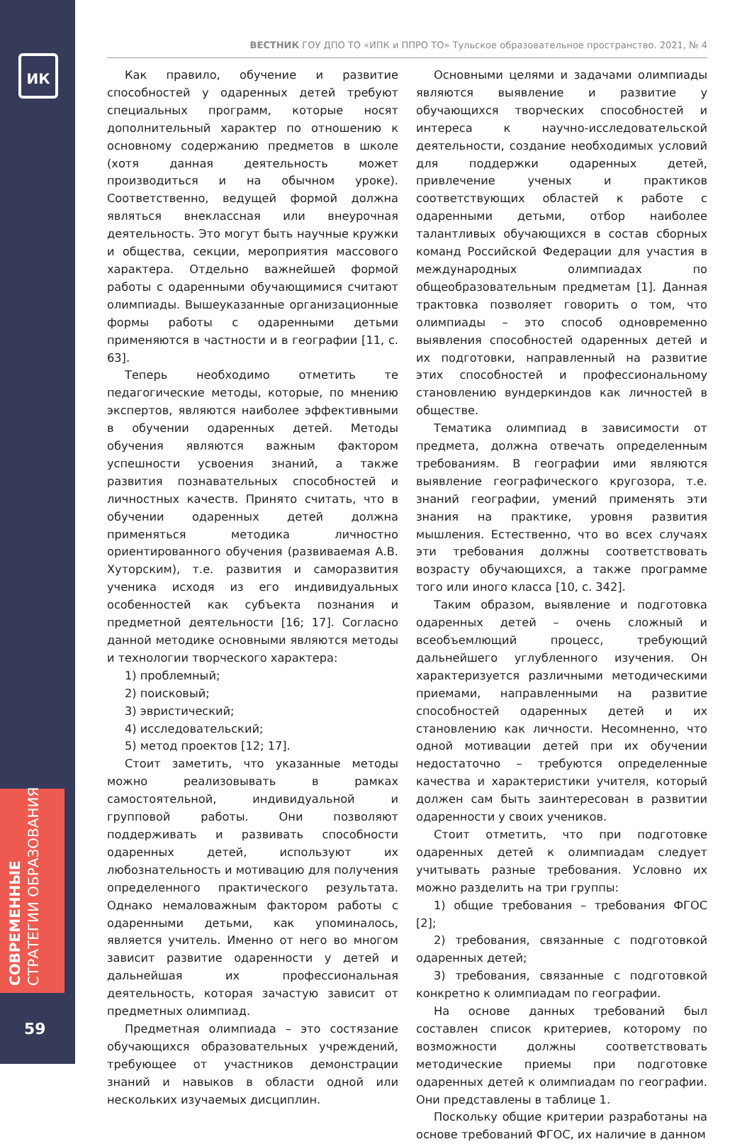ИК
СОВРЕМЕННЫЕ
СТРАТЕГИИ ОБРАЗОВАНИЯ
59
ВЕСТНИК ГОУ ДПО ТО «ИПК и ППРО ТО» Тульское образовательное пространство. 2021, № 4
Как правило, обучение и развитие способностей у одаренных детей требуют специальных программ, которые носят дополнительный характер по отношению к основному содержанию предметов в школе (хотя данная деятельность может производиться и на обычном уроке). Соответственно, ведущей формой должна являться внеклассная или внеурочная деятельность. Это могут быть научные кружки и общества, секции, мероприятия массового характера. Отдельно важнейшей формой работы с одаренными обучающимися считают олимпиады. Вышеуказанные организационные формы работы с одаренными детьми применяются в частности и в географии [11, с. 63].
Теперь необходимо отметить те педагогические методы, которые, по мнению экспертов, являются наиболее эффективными в обучении одаренных детей. Методы обучения являются важным фактором успешности усвоения знаний, а также развития познавательных способностей и личностных качеств. Принято считать, что в обучении одаренных детей должна применяться методика личностно ориентированного обучения (развиваемая А.В. Хуторским), т.е. развития и саморазвития ученика исходя из его индивидуальных особенностей как субъекта познания и предметной деятельности [16; 17]. Согласно данной методике основными являются методы и технологии творческого характера:
1) проблемный;
2) поисковый;
3) эвристический;
4) исследовательский;
5) метод проектов [12; 17].
Стоит заметить, что указанные методы можно реализовывать в рамках самостоятельной, индивидуальной и групповой работы. Они позволяют поддерживать и развивать способности одаренных детей, используют их любознательность и мотивацию для получения определенного практического результата. Однако немаловажным фактором работы с одаренными детьми, как упоминалось, является учитель. Именно от него во многом зависит развитие одаренности у детей и дальнейшая их профессиональная деятельность, которая зачастую зависит от предметных олимпиад.
Предметная олимпиада – это состязание обучающихся образовательных учреждений, требующее от участников демонстрации знаний и навыков в области одной или нескольких изучаемых дисциплин.
Основными целями и задачами олимпиады являются выявление и развитие у обучающихся творческих способностей и интереса к научно-исследовательской деятельности, создание необходимых условий для поддержки одаренных детей, привлечение ученых и практиков соответствующих областей к работе с одаренными детьми, отбор наиболее талантливых обучающихся в состав сборных команд Российской Федерации для участия в международных олимпиадах по общеобразовательным предметам [1]. Данная трактовка позволяет говорить о том, что олимпиады – это способ одновременно выявления способностей одаренных детей и их подготовки, направленный на развитие этих способностей и профессиональному становлению вундеркиндов как личностей в обществе.
Тематика олимпиад в зависимости от предмета, должна отвечать определенным требованиям. В географии ими являются выявление географического кругозора, т.е. знаний географии, умений применять эти знания на практике, уровня развития мышления. Естественно, что во всех случаях эти требования должны соответствовать возрасту обучающихся, а также программе того или иного класса [10, с. 342].
Таким образом, выявление и подготовка одаренных детей – очень сложный и всеобъемлющий процесс, требующий дальнейшего углубленного изучения. Он характеризуется различными методическими приемами, направленными на развитие способностей одаренных детей и их становлению как личности. Несомненно, что одной мотивации детей при их обучении недостаточно – требуются определенные качества и характеристики учителя, который должен сам быть заинтересован в развитии одаренности у своих учеников.
Стоит отметить, что при подготовке одаренных детей к олимпиадам следует учитывать разные требования. Условно их можно разделить на три группы:
1) общие требования – требования ФГОС [2];
2) требования, связанные с подготовкой одаренных детей;
3) требования, связанные с подготовкой конкретно к олимпиадам по географии.
На основе данных требований был составлен список критериев, которому по возможности должны соответствовать методические приемы при подготовке одаренных детей к олимпиадам по географии. Они представлены в таблице 1.
Поскольку общие критерии разработаны на основе требований ФГОС, их наличие в данном